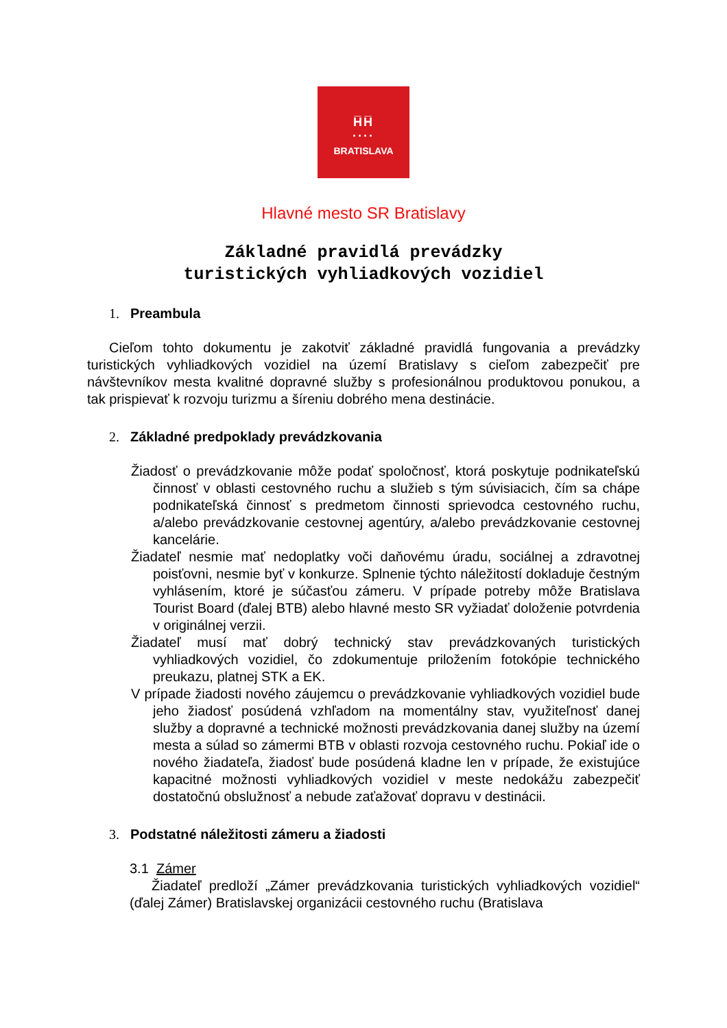H̅H̅
····
BRATISLAVA
Hlavné mesto SR Bratislavy
Základné pravidlá prevádzky
turistických vyhliadkových vozidiel
1. Preambula
Cieľom tohto dokumentu je zakotviť základné pravidlá fungovania a prevádzky turistických vyhliadkových vozidiel na území Bratislavy s cieľom zabezpečiť pre návštevníkov mesta kvalitné dopravné služby s profesionálnou produktovou ponukou, a tak prispievať k rozvoju turizmu a šíreniu dobrého mena destinácie.
2. Základné predpoklady prevádzkovania
Žiadosť o prevádzkovanie môže podať spoločnosť, ktorá poskytuje podnikateľskú činnosť v oblasti cestovného ruchu a služieb s tým súvisiacich, čím sa chápe podnikateľská činnosť s predmetom činnosti sprievodca cestovného ruchu, a/alebo prevádzkovanie cestovnej agentúry, a/alebo prevádzkovanie cestovnej kancelárie.
Žiadateľ nesmie mať nedoplatky voči daňovému úradu, sociálnej a zdravotnej poisťovni, nesmie byť v konkurze. Splnenie týchto náležitostí dokladuje čestným vyhlásením, ktoré je súčasťou zámeru. V prípade potreby môže Bratislava Tourist Board (ďalej BTB) alebo hlavné mesto SR vyžiadať doloženie potvrdenia v originálnej verzii.
Žiadateľ musí mať dobrý technický stav prevádzkovaných turistických vyhliadkových vozidiel, čo zdokumentuje priložením fotokópie technického preukazu, platnej STK a EK.
V prípade žiadosti nového záujemcu o prevádzkovanie vyhliadkových vozidiel bude jeho žiadosť posúdená vzhľadom na momentálny stav, využiteľnosť danej služby a dopravné a technické možnosti prevádzkovania danej služby na území mesta a súlad so zámermi BTB v oblasti rozvoja cestovného ruchu. Pokiaľ ide o nového žiadateľa, žiadosť bude posúdená kladne len v prípade, že existujúce kapacitné možnosti vyhliadkových vozidiel v meste nedokážu zabezpečiť dostatočnú obslužnosť a nebude zaťažovať dopravu v destinácii.
3. Podstatné náležitosti zámeru a žiadosti
3.1 Zámer
Žiadateľ predloží „Zámer prevádzkovania turistických vyhliadkových vozidiel“ (ďalej Zámer) Bratislavskej organizácii cestovného ruchu (Bratislava